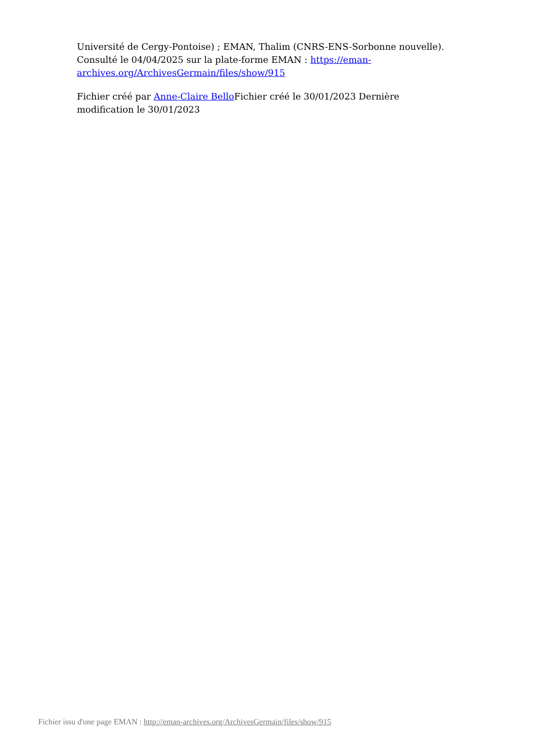Université de Cergy-Pontoise) ; EMAN, Thalim (CNRS-ENS-Sorbonne nouvelle). Consulté le 04/04/2025 sur la plate-forme EMAN : https://eman-archives.org/ArchivesGermain/files/show/915
Fichier créé par Anne-Claire Bello Fichier créé le 30/01/2023 Dernière modification le 30/01/2023
Fichier issu d'une page EMAN : http://eman-archives.org/ArchivesGermain/files/show/915